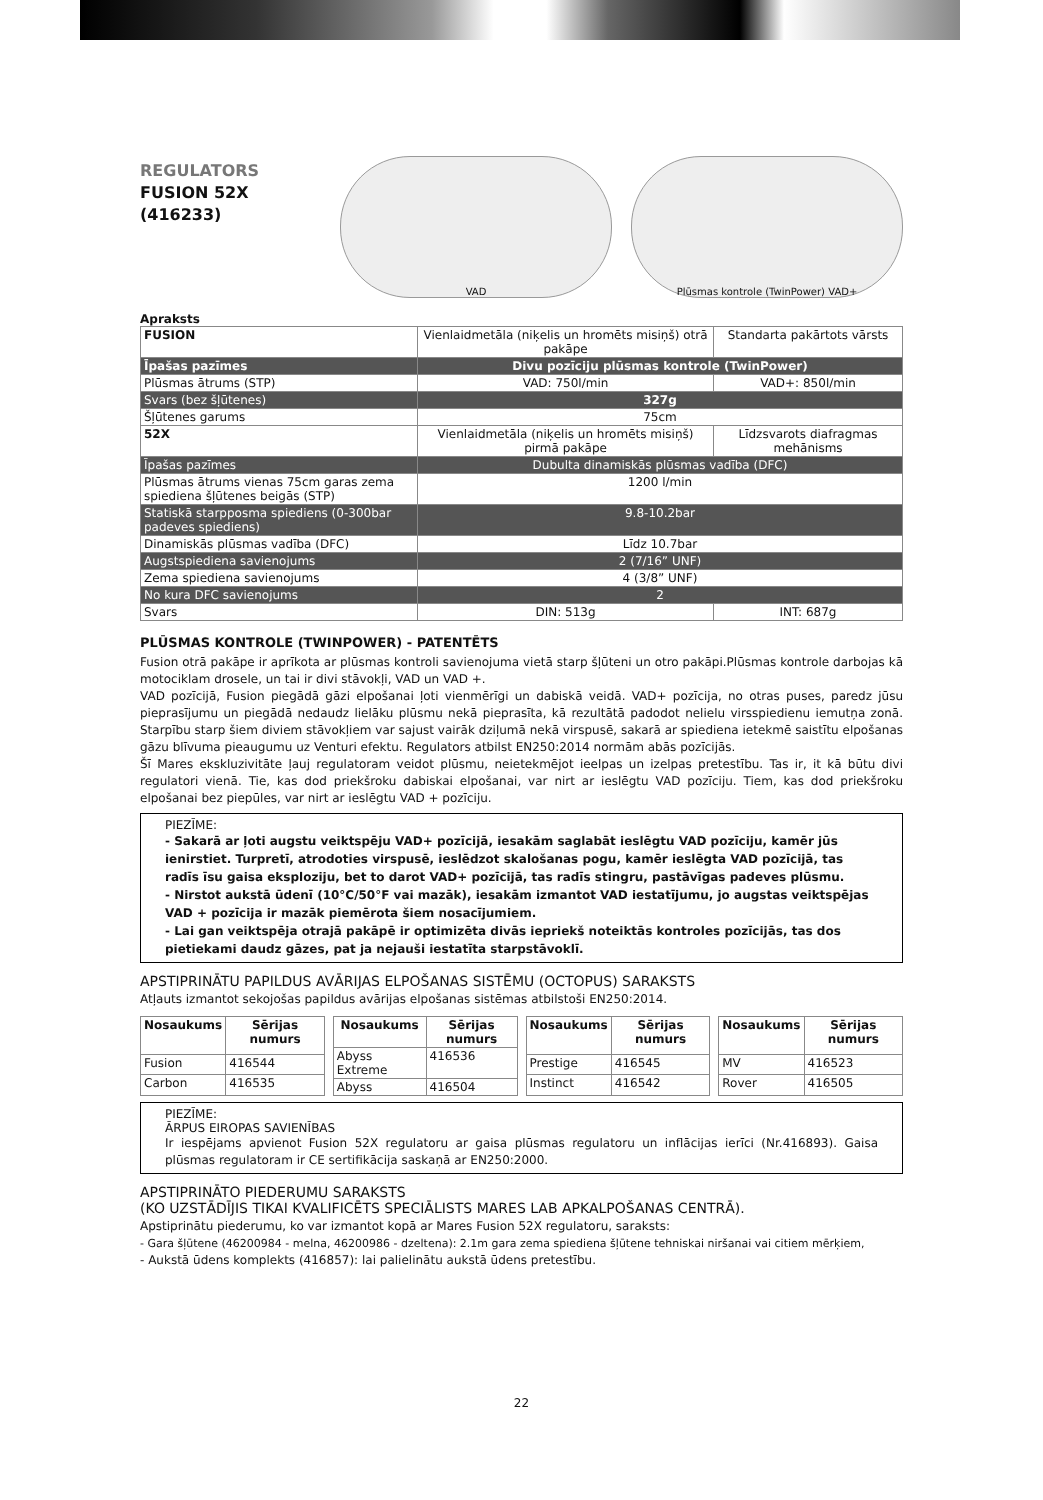REGULATORS
FUSION 52X
(416233)
VAD Plūsmas kontrole (TwinPower) VAD+
Apraksts
| FUSION | Vienlaidmetāla (niķelis un hromēts misiņš) otrā pakāpe | Standarta pakārtots vārsts |
| Īpašas pazīmes | Divu pozīciju plūsmas kontrole (TwinPower) | |
| Plūsmas ātrums (STP) | VAD: 750l/min | VAD+: 850l/min |
| Svars (bez šļūtenes) | 327g | |
| Šļūtenes garums | 75cm | |
| 52X | Vienlaidmetāla (niķelis un hromēts misiņš) pirmā pakāpe | Līdzsvarots diafragmas mehānisms |
| Īpašas pazīmes | Dubulta dinamiskās plūsmas vadība (DFC) | |
| Plūsmas ātrums vienas 75cm garas zema spiediena šļūtenes beigās (STP) | 1200 l/min | |
| Statiskā starpposma spiediens (0-300bar padeves spiediens) | 9.8-10.2bar | |
| Dinamiskās plūsmas vadība (DFC) | Līdz 10.7bar | |
| Augstspiediena savienojums | 2 (7/16” UNF) | |
| Zema spiediena savienojums | 4 (3/8” UNF) | |
| No kura DFC savienojums | 2 | |
| Svars | DIN: 513g | INT: 687g |
PLŪSMAS KONTROLE (TWINPOWER) - PATENTĒTS
Fusion otrā pakāpe ir aprīkota ar plūsmas kontroli savienojuma vietā starp šļūteni un otro pakāpi.Plūsmas kontrole darbojas kā motociklam drosele, un tai ir divi stāvokļi, VAD un VAD +.
VAD pozīcijā, Fusion piegādā gāzi elpošanai ļoti vienmērīgi un dabiskā veidā. VAD+ pozīcija, no otras puses, paredz jūsu pieprasījumu un piegādā nedaudz lielāku plūsmu nekā pieprasīta, kā rezultātā padodot nelielu virsspiedienu iemutņa zonā. Starpību starp šiem diviem stāvokļiem var sajust vairāk dziļumā nekā virspusē, sakarā ar spiediena ietekmē saistītu elpošanas gāzu blīvuma pieaugumu uz Venturi efektu. Regulators atbilst EN250:2014 normām abās pozīcijās.
Šī Mares ekskluzivitāte ļauj regulatoram veidot plūsmu, neietekmējot ieelpas un izelpas pretestību. Tas ir, it kā būtu divi regulatori vienā. Tie, kas dod priekšroku dabiskai elpošanai, var nirt ar ieslēgtu VAD pozīciju. Tiem, kas dod priekšroku elpošanai bez piepūles, var nirt ar ieslēgtu VAD + pozīciju.
PIEZĪME:
- Sakarā ar ļoti augstu veiktspēju VAD+ pozīcijā, iesakām saglabāt ieslēgtu VAD pozīciju, kamēr jūs ienirstiet. Turpretī, atrodoties virspusē, ieslēdzot skalošanas pogu, kamēr ieslēgta VAD pozīcijā, tas radīs īsu gaisa eksploziju, bet to darot VAD+ pozīcijā, tas radīs stingru, pastāvīgas padeves plūsmu.
- Nirstot aukstā ūdenī (10°C/50°F vai mazāk), iesakām izmantot VAD iestatījumu, jo augstas veiktspējas VAD + pozīcija ir mazāk piemērota šiem nosacījumiem.
- Lai gan veiktspēja otrajā pakāpē ir optimizēta divās iepriekš noteiktās kontroles pozīcijās, tas dos pietiekami daudz gāzes, pat ja nejauši iestatīta starpstāvoklī.
APSTIPRINĀTU PAPILDUS AVĀRIJAS ELPOŠANAS SISTĒMU (OCTOPUS) SARAKSTS
Atļauts izmantot sekojošas papildus avārijas elpošanas sistēmas atbilstoši EN250:2014.
| Nosaukums | Sērijas numurs |
| --- | --- |
| Fusion | 416544 |
| Carbon | 416535 |
| Nosaukums | Sērijas numurs |
| --- | --- |
| Abyss Extreme | 416536 |
| Abyss | 416504 |
| Nosaukums | Sērijas numurs |
| --- | --- |
| Prestige | 416545 |
| Instinct | 416542 |
| Nosaukums | Sērijas numurs |
| --- | --- |
| MV | 416523 |
| Rover | 416505 |
PIEZĪME:
ĀRPUS EIROPAS SAVIENĪBAS
Ir iespējams apvienot Fusion 52X regulatoru ar gaisa plūsmas regulatoru un inflācijas ierīci (Nr.416893). Gaisa plūsmas regulatoram ir CE sertifikācija saskaņā ar EN250:2000.
APSTIPRINĀTO PIEDERUMU SARAKSTS
(KO UZSTĀDĪJIS TIKAI KVALIFICĒTS SPECIĀLISTS MARES LAB APKALPOŠANAS CENTRĀ).
Apstiprinātu piederumu, ko var izmantot kopā ar Mares Fusion 52X regulatoru, saraksts:
- Gara šļūtene (46200984 - melna, 46200986 - dzeltena): 2.1m gara zema spiediena šļūtene tehniskai niršanai vai citiem mērķiem,
- Aukstā ūdens komplekts (416857): lai palielinātu aukstā ūdens pretestību.
22